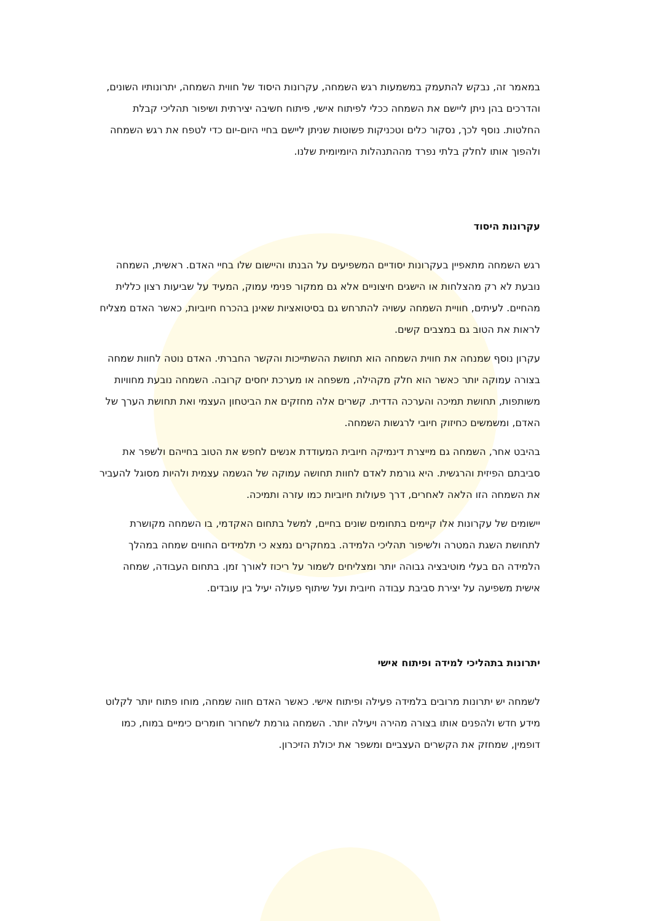במאמר זה, נבקש להתעמק במשמעות רגש השמחה, עקרונות היסוד של חווית השמחה, יתרונותיו השונים, והדרכים בהן ניתן ליישם את השמחה ככלי לפיתוח אישי, פיתוח חשיבה יצירתית ושיפור תהליכי קבלת החלטות. נוסף לכך, נסקור כלים וטכניקות פשוטות שניתן ליישם בחיי היום-יום כדי לטפח את רגש השמחה ולהפוך אותו לחלק בלתי נפרד מההתנהלות היומיומית שלנו.
עקרונות היסוד
רגש השמחה מתאפיין בעקרונות יסודיים המשפיעים על הבנתו והיישום שלו בחיי האדם. ראשית, השמחה נובעת לא רק מהצלחות או הישגים חיצוניים אלא גם ממקור פנימי עמוק, המעיד על שביעות רצון כללית מהחיים. לעיתים, חוויית השמחה עשויה להתרחש גם בסיטואציות שאינן בהכרח חיוביות, כאשר האדם מצליח לראות את הטוב גם במצבים קשים.
עקרון נוסף שמנחה את חווית השמחה הוא תחושת ההשתייכות והקשר החברתי. האדם נוטה לחוות שמחה בצורה עמוקה יותר כאשר הוא חלק מקהילה, משפחה או מערכת יחסים קרובה. השמחה נובעת מחוויות משותפות, תחושת תמיכה והערכה הדדית. קשרים אלה מחזקים את הביטחון העצמי ואת תחושת הערך של האדם, ומשמשים כחיזוק חיובי לרגשות השמחה.
בהיבט אחר, השמחה גם מייצרת דינמיקה חיובית המעודדת אנשים לחפש את הטוב בחייהם ולשפר את סביבתם הפיזית והרגשית. היא גורמת לאדם לחוות תחושה עמוקה של הגשמה עצמית ולהיות מסוגל להעביר את השמחה הזו הלאה לאחרים, דרך פעולות חיוביות כמו עזרה ותמיכה.
יישומים של עקרונות אלו קיימים בתחומים שונים בחיים, למשל בתחום האקדמי, בו השמחה מקושרת לתחושת השגת המטרה ולשיפור תהליכי הלמידה. במחקרים נמצא כי תלמידים החווים שמחה במהלך הלמידה הם בעלי מוטיבציה גבוהה יותר ומצליחים לשמור על ריכוז לאורך זמן. בתחום העבודה, שמחה אישית משפיעה על יצירת סביבת עבודה חיובית ועל שיתוף פעולה יעיל בין עובדים.
יתרונות בתהליכי למידה ופיתוח אישי
לשמחה יש יתרונות מרובים בלמידה פעילה ופיתוח אישי. כאשר האדם חווה שמחה, מוחו פתוח יותר לקלוט מידע חדש ולהפנים אותו בצורה מהירה ויעילה יותר. השמחה גורמת לשחרור חומרים כימיים במוח, כמו דופמין, שמחזק את הקשרים העצביים ומשפר את יכולת הזיכרון.